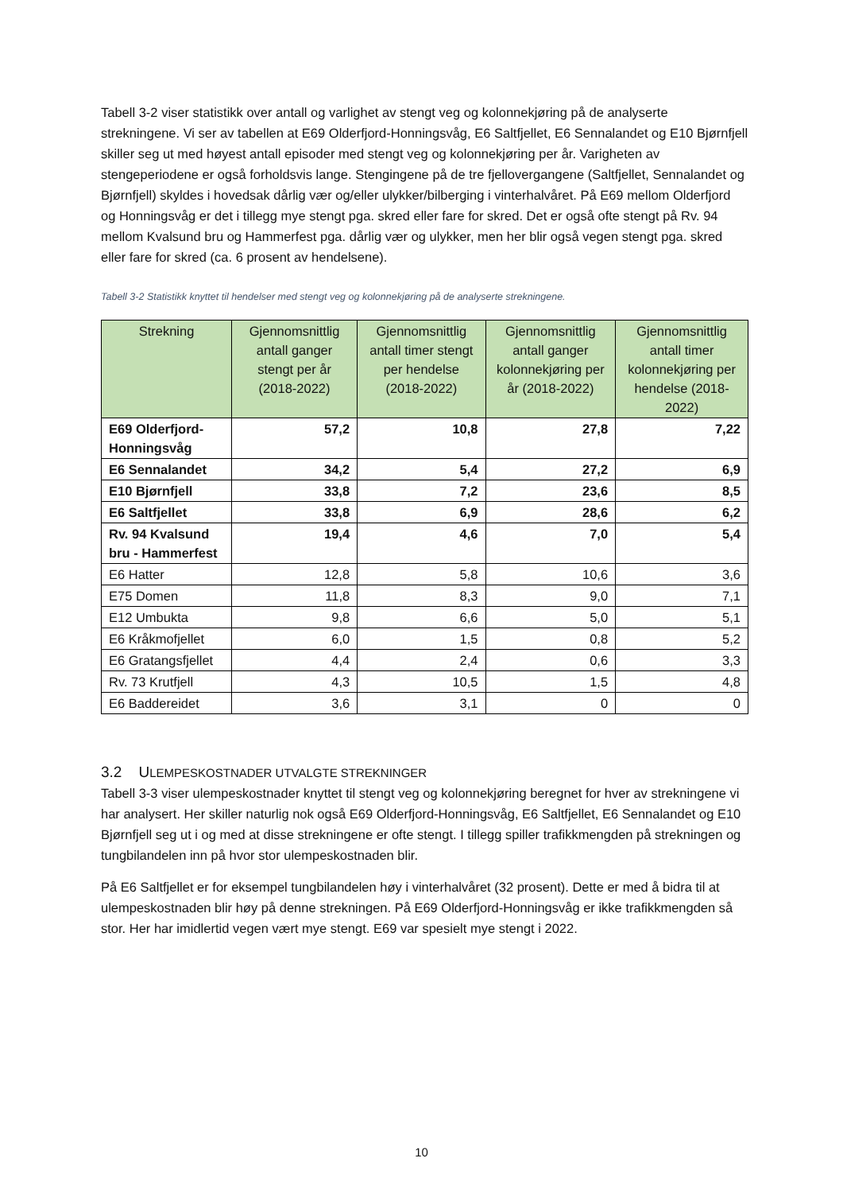Tabell 3-2 viser statistikk over antall og varlighet av stengt veg og kolonnekjøring på de analyserte strekningene. Vi ser av tabellen at E69 Olderfjord-Honningsvåg, E6 Saltfjellet, E6 Sennalandet og E10 Bjørnfjell skiller seg ut med høyest antall episoder med stengt veg og kolonnekjøring per år. Varigheten av stengeperiodene er også forholdsvis lange. Stengingene på de tre fjellovergangene (Saltfjellet, Sennalandet og Bjørnfjell) skyldes i hovedsak dårlig vær og/eller ulykker/bilberging i vinterhalvåret. På E69 mellom Olderfjord og Honningsvåg er det i tillegg mye stengt pga. skred eller fare for skred. Det er også ofte stengt på Rv. 94 mellom Kvalsund bru og Hammerfest pga. dårlig vær og ulykker, men her blir også vegen stengt pga. skred eller fare for skred (ca. 6 prosent av hendelsene).
Tabell 3-2 Statistikk knyttet til hendelser med stengt veg og kolonnekjøring på de analyserte strekningene.
| Strekning | Gjennomsnittlig antall ganger stengt per år (2018-2022) | Gjennomsnittlig antall timer stengt per hendelse (2018-2022) | Gjennomsnittlig antall ganger kolonnekjøring per år (2018-2022) | Gjennomsnittlig antall timer kolonnekjøring per hendelse (2018-2022) |
| --- | --- | --- | --- | --- |
| E69 Olderfjord-Honningsvåg | 57,2 | 10,8 | 27,8 | 7,22 |
| E6 Sennalandet | 34,2 | 5,4 | 27,2 | 6,9 |
| E10 Bjørnfjell | 33,8 | 7,2 | 23,6 | 8,5 |
| E6 Saltfjellet | 33,8 | 6,9 | 28,6 | 6,2 |
| Rv. 94 Kvalsund bru - Hammerfest | 19,4 | 4,6 | 7,0 | 5,4 |
| E6 Hatter | 12,8 | 5,8 | 10,6 | 3,6 |
| E75 Domen | 11,8 | 8,3 | 9,0 | 7,1 |
| E12 Umbukta | 9,8 | 6,6 | 5,0 | 5,1 |
| E6 Kråkmofjellet | 6,0 | 1,5 | 0,8 | 5,2 |
| E6 Gratangsfjellet | 4,4 | 2,4 | 0,6 | 3,3 |
| Rv. 73 Krutfjell | 4,3 | 10,5 | 1,5 | 4,8 |
| E6 Baddereidet | 3,6 | 3,1 | 0 | 0 |
3.2 ULEMPESKOSTNADER UTVALGTE STREKNINGER
Tabell 3-3 viser ulempeskostnader knyttet til stengt veg og kolonnekjøring beregnet for hver av strekningene vi har analysert. Her skiller naturlig nok også E69 Olderfjord-Honningsvåg, E6 Saltfjellet, E6 Sennalandet og E10 Bjørnfjell seg ut i og med at disse strekningene er ofte stengt. I tillegg spiller trafikkmengden på strekningen og tungbilandelen inn på hvor stor ulempeskostnaden blir.
På E6 Saltfjellet er for eksempel tungbilandelen høy i vinterhalvåret (32 prosent). Dette er med å bidra til at ulempeskostnaden blir høy på denne strekningen. På E69 Olderfjord-Honningsvåg er ikke trafikkmengden så stor. Her har imidlertid vegen vært mye stengt. E69 var spesielt mye stengt i 2022.
10